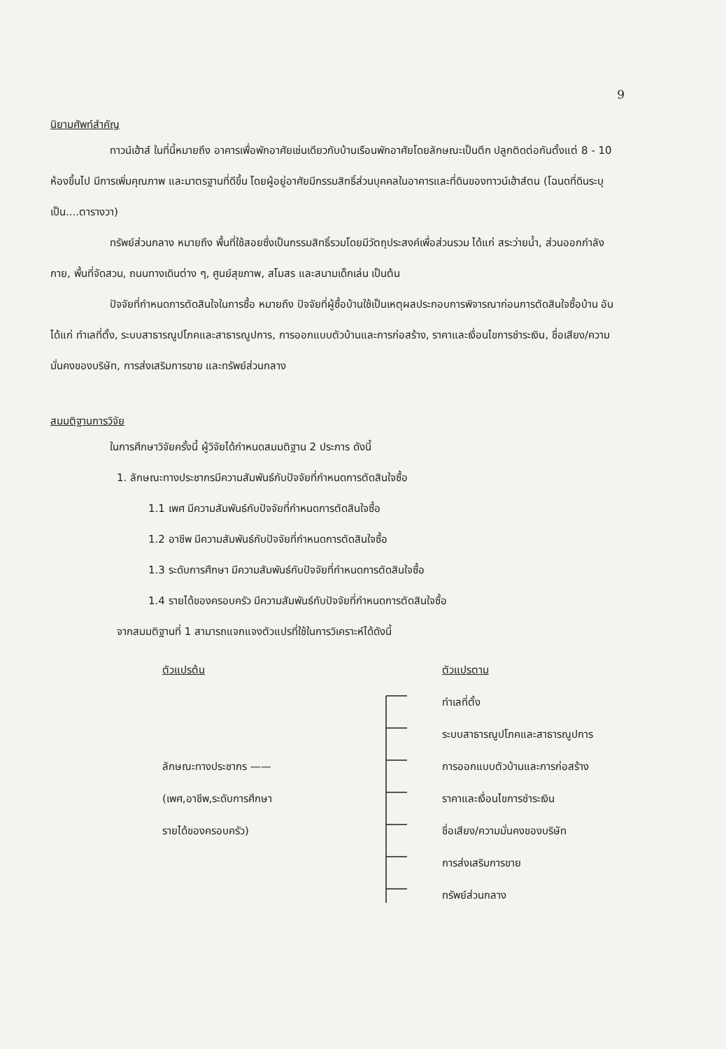9
นิยามศัพท์สำคัญ
ทาวน์เฮ้าส์ ในที่นี้หมายถึง อาคารเพื่อพักอาศัยเช่นเดียวกับบ้านเรือนพักอาศัยโดยลักษณะเป็นตึก ปลูกติดต่อกันตั้งแต่ 8 - 10 ห้องขึ้นไป มีการเพิ่มคุณภาพ และมาตรฐานที่ดีขึ้น โดยผู้อยู่อาศัยมีกรรมสิทธิ์ส่วนบุคคลในอาคารและที่ดินของทาวน์เฮ้าส์ตน (โฉนดที่ดินระบุเป็น....ตารางวา)
ทรัพย์ส่วนกลาง หมายถึง พื้นที่ใช้สอยซึ่งเป็นกรรมสิทธิ์รวมโดยมีวัตถุประสงค์เพื่อส่วนรวม ได้แก่ สระว่ายน้ำ, ส่วนออกกำลังกาย, พื้นที่จัดสวน, ถนนทางเดินต่าง ๆ, ศูนย์สุขภาพ, สโมสร และสนามเด็กเล่น เป็นต้น
ปัจจัยที่กำหนดการตัดสินใจในการซื้อ หมายถึง ปัจจัยที่ผู้ซื้อบ้านใช้เป็นเหตุผลประกอบการพิจารณาก่อนการตัดสินใจซื้อบ้าน อันได้แก่ ทำเลที่ตั้ง, ระบบสาธารณูปโภคและสาธารณูปการ, การออกแบบตัวบ้านและการก่อสร้าง, ราคาและเงื่อนไขการชำระเงิน, ชื่อเสียง/ความมั่นคงของบริษัท, การส่งเสริมการขาย และทรัพย์ส่วนกลาง
สมมติฐานการวิจัย
ในการศึกษาวิจัยครั้งนี้ ผู้วิจัยได้กำหนดสมมติฐาน 2 ประการ ดังนี้
1. ลักษณะทางประชากรมีความสัมพันธ์กับปัจจัยที่กำหนดการตัดสินใจซื้อ
1.1 เพศ มีความสัมพันธ์กับปัจจัยที่กำหนดการตัดสินใจซื้อ
1.2 อาชีพ มีความสัมพันธ์กับปัจจัยที่กำหนดการตัดสินใจซื้อ
1.3 ระดับการศึกษา มีความสัมพันธ์กับปัจจัยที่กำหนดการตัดสินใจซื้อ
1.4 รายได้ของครอบครัว มีความสัมพันธ์กับปัจจัยที่กำหนดการตัดสินใจซื้อ
จากสมมติฐานที่ 1 สามารถแจกแจงตัวแปรที่ใช้ในการวิเคราะห์ได้ดังนี้
ตัวแปรต้น
ลักษณะทางประชากร ——
(เพศ,อาชีพ,ระดับการศึกษา
รายได้ของครอบครัว)
ตัวแปรตาม
ทำเลที่ตั้ง
ระบบสาธารณูปโภคและสาธารณูปการ
การออกแบบตัวบ้านและการก่อสร้าง
ราคาและเงื่อนไขการชำระเงิน
ชื่อเสียง/ความมั่นคงของบริษัท
การส่งเสริมการขาย
ทรัพย์ส่วนกลาง